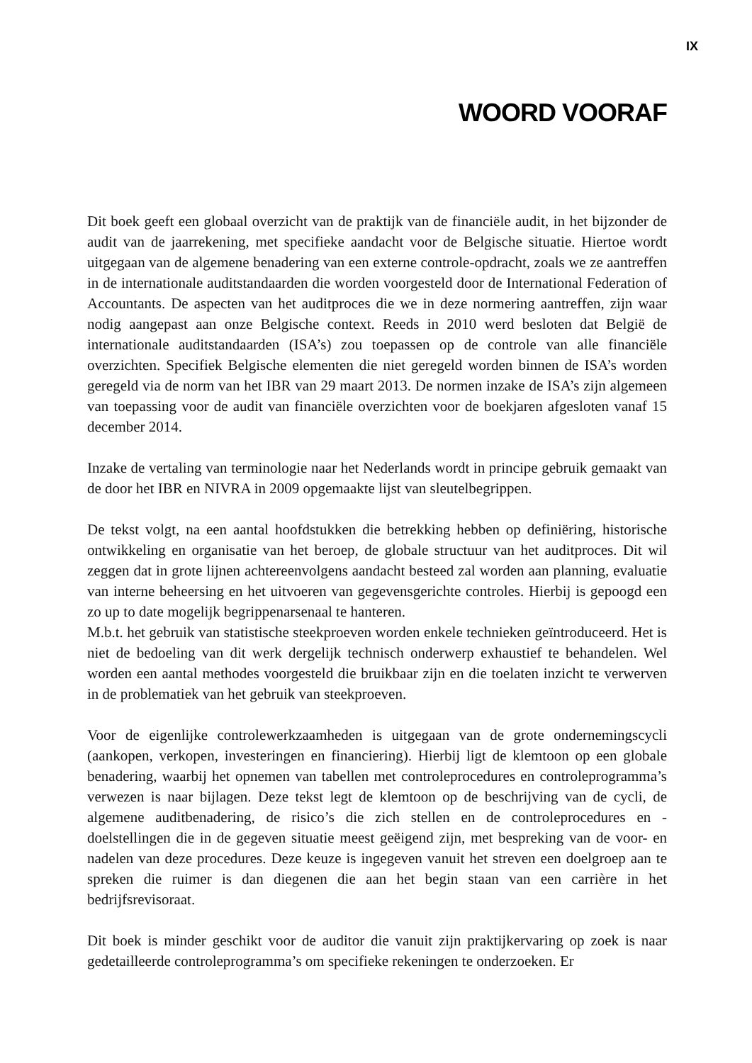IX
WOORD VOORAF
Dit boek geeft een globaal overzicht van de praktijk van de financiële audit, in het bijzonder de audit van de jaarrekening, met specifieke aandacht voor de Belgische situatie. Hiertoe wordt uitgegaan van de algemene benadering van een externe controle-opdracht, zoals we ze aantreffen in de internationale auditstandaarden die worden voorgesteld door de International Federation of Accountants. De aspecten van het auditproces die we in deze normering aantreffen, zijn waar nodig aangepast aan onze Belgische context. Reeds in 2010 werd besloten dat België de internationale auditstandaarden (ISA’s) zou toepassen op de controle van alle financiële overzichten. Specifiek Belgische elementen die niet geregeld worden binnen de ISA’s worden geregeld via de norm van het IBR van 29 maart 2013. De normen inzake de ISA’s zijn algemeen van toepassing voor de audit van financiële overzichten voor de boekjaren afgesloten vanaf 15 december 2014.
Inzake de vertaling van terminologie naar het Nederlands wordt in principe gebruik gemaakt van de door het IBR en NIVRA in 2009 opgemaakte lijst van sleutelbegrippen.
De tekst volgt, na een aantal hoofdstukken die betrekking hebben op definiëring, historische ontwikkeling en organisatie van het beroep, de globale structuur van het auditproces. Dit wil zeggen dat in grote lijnen achtereenvolgens aandacht besteed zal worden aan planning, evaluatie van interne beheersing en het uitvoeren van gegevensgerichte controles. Hierbij is gepoogd een zo up to date mogelijk begrippenarsenaal te hanteren.
M.b.t. het gebruik van statistische steekproeven worden enkele technieken geïntroduceerd. Het is niet de bedoeling van dit werk dergelijk technisch onderwerp exhaustief te behandelen. Wel worden een aantal methodes voorgesteld die bruikbaar zijn en die toelaten inzicht te verwerven in de problematiek van het gebruik van steekproeven.
Voor de eigenlijke controlewerkzaamheden is uitgegaan van de grote ondernemingscycli (aankopen, verkopen, investeringen en financiering). Hierbij ligt de klemtoon op een globale benadering, waarbij het opnemen van tabellen met controleprocedures en controleprogramma’s verwezen is naar bijlagen. Deze tekst legt de klemtoon op de beschrijving van de cycli, de algemene auditbenadering, de risico’s die zich stellen en de controleprocedures en -doelstellingen die in de gegeven situatie meest geëigend zijn, met bespreking van de voor- en nadelen van deze procedures. Deze keuze is ingegeven vanuit het streven een doelgroep aan te spreken die ruimer is dan diegenen die aan het begin staan van een carrière in het bedrijfsrevisoraat.
Dit boek is minder geschikt voor de auditor die vanuit zijn praktijkervaring op zoek is naar gedetailleerde controleprogramma’s om specifieke rekeningen te onderzoeken. Er